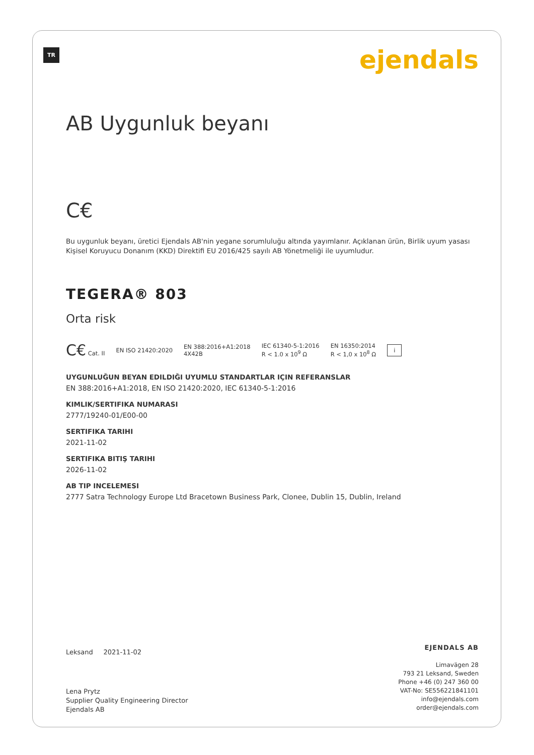TR ejendals
AB Uygunluk beyanı
C€
Bu uygunluk beyanı, üretici Ejendals AB'nin yegane sorumluluğu altında yayımlanır. Açıklanan ürün, Birlik uyum yasası Kişisel Koruyucu Donanım (KKD) Direktifi EU 2016/425 sayılı AB Yönetmeliği ile uyumludur.
TEGERA® 803
Orta risk
C€ Cat. II EN ISO 21420:2020 EN 388:2016+A1:2018
4X42B IEC 61340-5-1:2016
R < 1.0 x 10<sup>9</sup> Ω EN 16350:2014
R < 1,0 x 10<sup>8</sup> Ω i
UYGUNLUĞUN BEYAN EDILDIĞI UYUMLU STANDARTLAR IÇIN REFERANSLAR
EN 388:2016+A1:2018, EN ISO 21420:2020, IEC 61340-5-1:2016
KIMLIK/SERTIFIKA NUMARASI
2777/19240-01/E00-00
SERTIFIKA TARIHI
2021-11-02
SERTIFIKA BITIŞ TARIHI
2026-11-02
AB TIP INCELEMESI
2777 Satra Technology Europe Ltd Bracetown Business Park, Clonee, Dublin 15, Dublin, Ireland
Leksand 2021-11-02
Lena Prytz
Supplier Quality Engineering Director
Ejendals AB
EJENDALS AB
Limavägen 28
793 21 Leksand, Sweden
Phone +46 (0) 247 360 00
VAT-No: SE556221841101
info@ejendals.com
order@ejendals.com